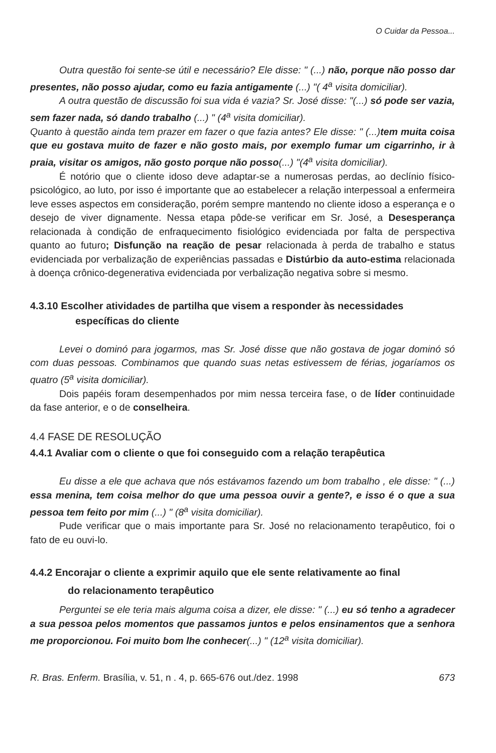O Cuidar da Pessoa...
Outra questão foi sente-se útil e necessário? Ele disse: " (...) não, porque não posso dar presentes, não posso ajudar, como eu fazia antigamente (...) "( 4<sup>a</sup> visita domiciliar).
A outra questão de discussão foi sua vida é vazia? Sr. José disse: "(...) só pode ser vazia, sem fazer nada, só dando trabalho (...) " (4<sup>a</sup> visita domiciliar).
Quanto à questão ainda tem prazer em fazer o que fazia antes? Ele disse: " (...)tem muita coisa que eu gostava muito de fazer e não gosto mais, por exemplo fumar um cigarrinho, ir à praia, visitar os amigos, não gosto porque não posso(...) "(4<sup>a</sup> visita domiciliar).
É notório que o cliente idoso deve adaptar-se a numerosas perdas, ao declínio físico-psicológico, ao luto, por isso é importante que ao estabelecer a relação interpessoal a enfermeira leve esses aspectos em consideração, porém sempre mantendo no cliente idoso a esperança e o desejo de viver dignamente. Nessa etapa pôde-se verificar em Sr. José, a Desesperança relacionada à condição de enfraquecimento fisiológico evidenciada por falta de perspectiva quanto ao futuro; Disfunção na reação de pesar relacionada à perda de trabalho e status evidenciada por verbalização de experiências passadas e Distúrbio da auto-estima relacionada à doença crônico-degenerativa evidenciada por verbalização negativa sobre si mesmo.
4.3.10 Escolher atividades de partilha que visem a responder às necessidades
específicas do cliente
Levei o dominó para jogarmos, mas Sr. José disse que não gostava de jogar dominó só com duas pessoas. Combinamos que quando suas netas estivessem de férias, jogaríamos os quatro (5<sup>a</sup> visita domiciliar).
Dois papéis foram desempenhados por mim nessa terceira fase, o de líder continuidade da fase anterior, e o de conselheira.
4.4 FASE DE RESOLUÇÃO
4.4.1 Avaliar com o cliente o que foi conseguido com a relação terapêutica
Eu disse a ele que achava que nós estávamos fazendo um bom trabalho , ele disse: " (...) essa menina, tem coisa melhor do que uma pessoa ouvir a gente?, e isso é o que a sua pessoa tem feito por mim (...) " (8<sup>a</sup> visita domiciliar).
Pude verificar que o mais importante para Sr. José no relacionamento terapêutico, foi o fato de eu ouvi-lo.
4.4.2 Encorajar o cliente a exprimir aquilo que ele sente relativamente ao final
do relacionamento terapêutico
Perguntei se ele teria mais alguma coisa a dizer, ele disse: " (...) eu só tenho a agradecer a sua pessoa pelos momentos que passamos juntos e pelos ensinamentos que a senhora me proporcionou. Foi muito bom lhe conhecer(...) " (12<sup>a</sup> visita domiciliar).
R. Bras. Enferm. Brasília, v. 51, n . 4, p. 665-676 out./dez. 1998 673